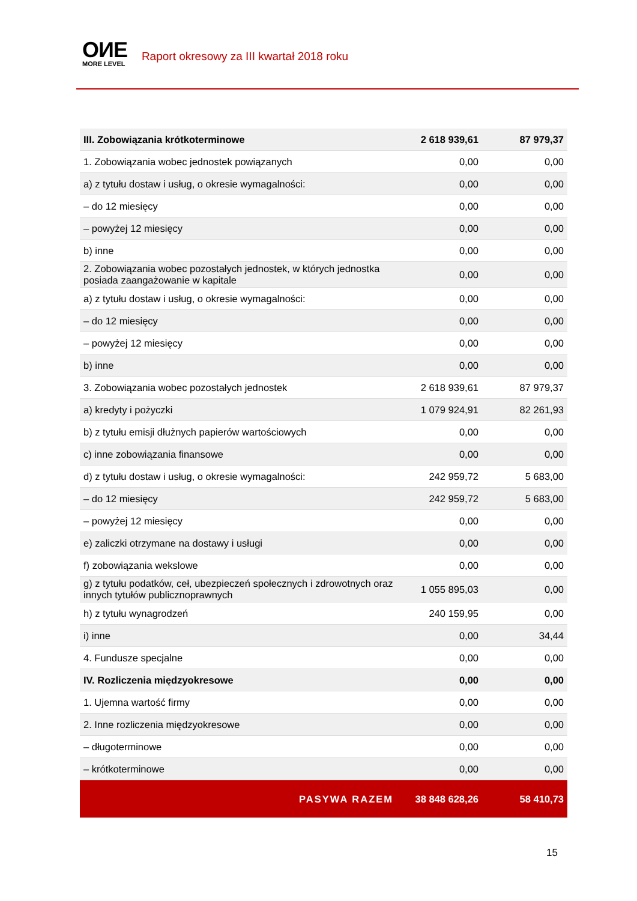OИE
MORE LEVEL
Raport okresowy za III kwartał 2018 roku
| III. Zobowiązania krótkoterminowe | 2 618 939,61 | 87 979,37 |
| 1. Zobowiązania wobec jednostek powiązanych | 0,00 | 0,00 |
| a) z tytułu dostaw i usług, o okresie wymagalności: | 0,00 | 0,00 |
| – do 12 miesięcy | 0,00 | 0,00 |
| – powyżej 12 miesięcy | 0,00 | 0,00 |
| b) inne | 0,00 | 0,00 |
| 2. Zobowiązania wobec pozostałych jednostek, w których jednostka posiada zaangażowanie w kapitale | 0,00 | 0,00 |
| a) z tytułu dostaw i usług, o okresie wymagalności: | 0,00 | 0,00 |
| – do 12 miesięcy | 0,00 | 0,00 |
| – powyżej 12 miesięcy | 0,00 | 0,00 |
| b) inne | 0,00 | 0,00 |
| 3. Zobowiązania wobec pozostałych jednostek | 2 618 939,61 | 87 979,37 |
| a) kredyty i pożyczki | 1 079 924,91 | 82 261,93 |
| b) z tytułu emisji dłużnych papierów wartościowych | 0,00 | 0,00 |
| c) inne zobowiązania finansowe | 0,00 | 0,00 |
| d) z tytułu dostaw i usług, o okresie wymagalności: | 242 959,72 | 5 683,00 |
| – do 12 miesięcy | 242 959,72 | 5 683,00 |
| – powyżej 12 miesięcy | 0,00 | 0,00 |
| e) zaliczki otrzymane na dostawy i usługi | 0,00 | 0,00 |
| f) zobowiązania wekslowe | 0,00 | 0,00 |
| g) z tytułu podatków, ceł, ubezpieczeń społecznych i zdrowotnych oraz innych tytułów publicznoprawnych | 1 055 895,03 | 0,00 |
| h) z tytułu wynagrodzeń | 240 159,95 | 0,00 |
| i) inne | 0,00 | 34,44 |
| 4. Fundusze specjalne | 0,00 | 0,00 |
| IV. Rozliczenia międzyokresowe | 0,00 | 0,00 |
| 1. Ujemna wartość firmy | 0,00 | 0,00 |
| 2. Inne rozliczenia międzyokresowe | 0,00 | 0,00 |
| – długoterminowe | 0,00 | 0,00 |
| – krótkoterminowe | 0,00 | 0,00 |
| PASYWA RAZEM | 38 848 628,26 | 58 410,73 |
15